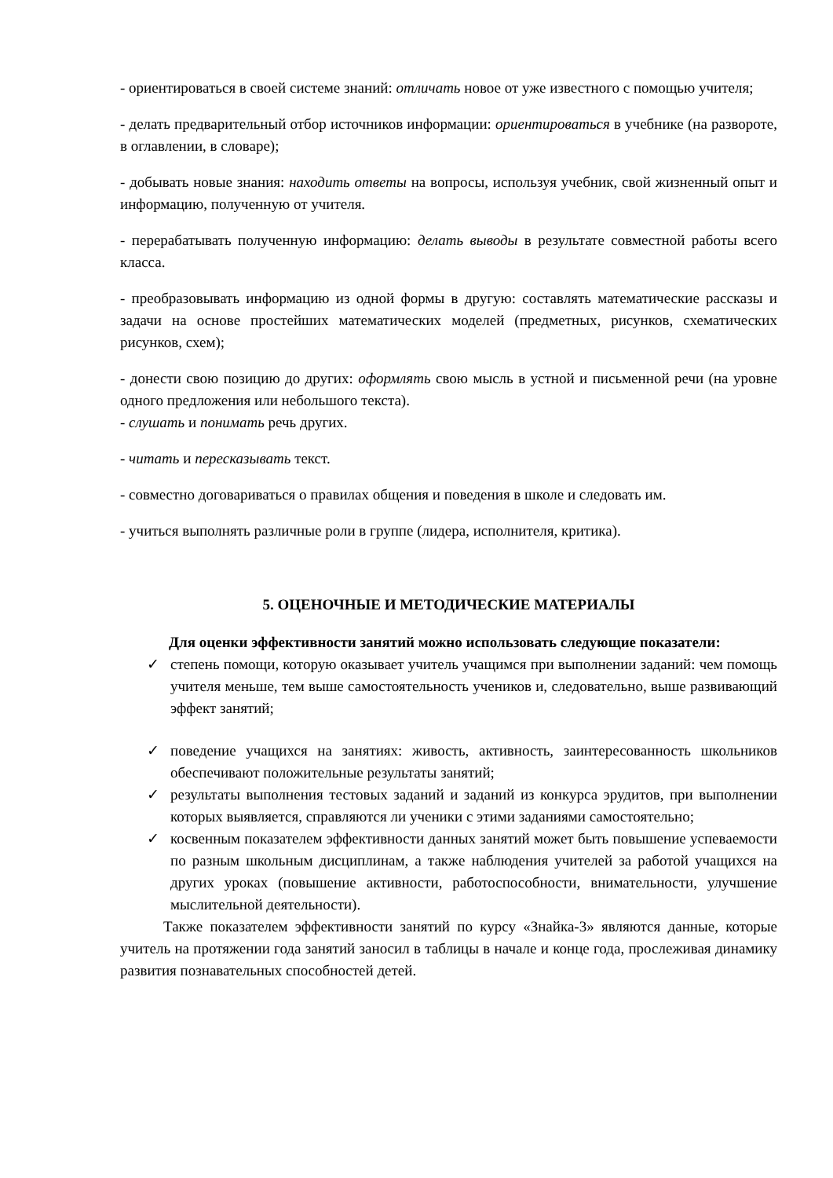- ориентироваться в своей системе знаний: отличать новое от уже известного с помощью учителя;
- делать предварительный отбор источников информации: ориентироваться в учебнике (на развороте, в оглавлении, в словаре);
- добывать новые знания: находить ответы на вопросы, используя учебник, свой жизненный опыт и информацию, полученную от учителя.
- перерабатывать полученную информацию: делать выводы в результате совместной работы всего класса.
- преобразовывать информацию из одной формы в другую: составлять математические рассказы и задачи на основе простейших математических моделей (предметных, рисунков, схематических рисунков, схем);
- донести свою позицию до других: оформлять свою мысль в устной и письменной речи (на уровне одного предложения или небольшого текста).
- слушать и понимать речь других.
- читать и пересказывать текст.
- совместно договариваться о правилах общения и поведения в школе и следовать им.
- учиться выполнять различные роли в группе (лидера, исполнителя, критика).
5. ОЦЕНОЧНЫЕ И МЕТОДИЧЕСКИЕ МАТЕРИАЛЫ
Для оценки эффективности занятий можно использовать следующие показатели:
✓ степень помощи, которую оказывает учитель учащимся при выполнении заданий: чем помощь учителя меньше, тем выше самостоятельность учеников и, следовательно, выше развивающий эффект занятий;
✓ поведение учащихся на занятиях: живость, активность, заинтересованность школьников обеспечивают положительные результаты занятий;
✓ результаты выполнения тестовых заданий и заданий из конкурса эрудитов, при выполнении которых выявляется, справляются ли ученики с этими заданиями самостоятельно;
✓ косвенным показателем эффективности данных занятий может быть повышение успеваемости по разным школьным дисциплинам, а также наблюдения учителей за работой учащихся на других уроках (повышение активности, работоспособности, внимательности, улучшение мыслительной деятельности).
Также показателем эффективности занятий по курсу «Знайка-3» являются данные, которые учитель на протяжении года занятий заносил в таблицы в начале и конце года, прослеживая динамику развития познавательных способностей детей.